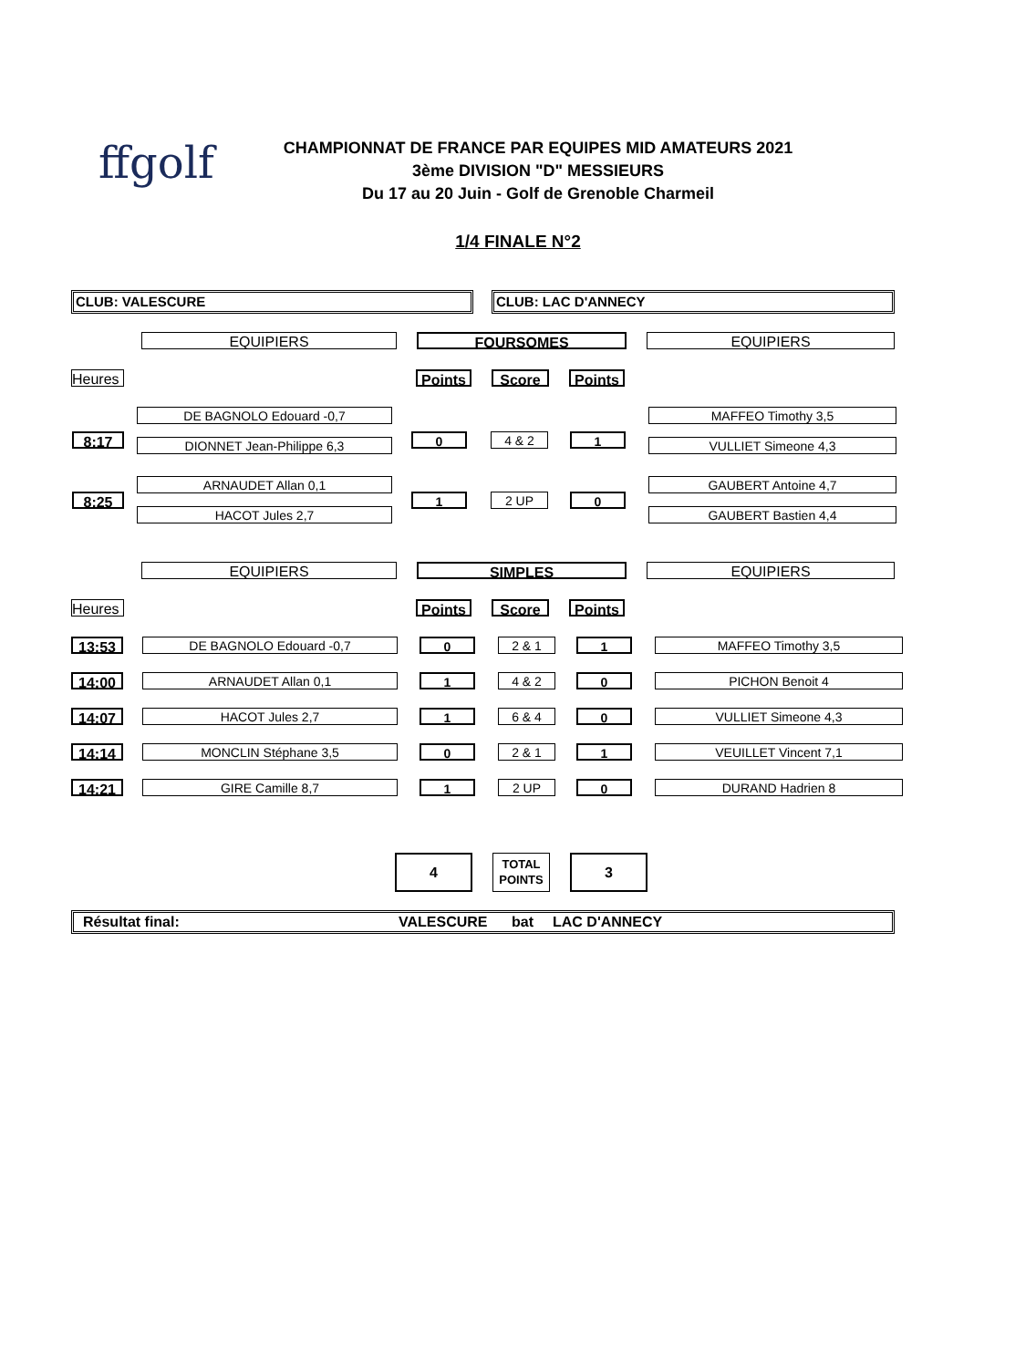ffgolf
CHAMPIONNAT DE FRANCE PAR EQUIPES MID AMATEURS 2021
3ème DIVISION "D" MESSIEURS
Du 17 au 20 Juin - Golf de Grenoble Charmeil
1/4 FINALE N°2
CLUB: VALESCURE CLUB: LAC D'ANNECY
EQUIPIERS FOURSOMES EQUIPIERS
Heures Points Score Points
| 8:17 | DE BAGNOLO Edouard -0,7 | 0 | 4 & 2 | 1 | MAFFEO Timothy 3,5 |
| | DIONNET Jean-Philippe 6,3 | | | | VULLIET Simeone 4,3 |
| 8:25 | ARNAUDET Allan 0,1 | 1 | 2 UP | 0 | GAUBERT Antoine 4,7 |
| | HACOT Jules 2,7 | | | | GAUBERT Bastien 4,4 |
EQUIPIERS SIMPLES EQUIPIERS
Heures Points Score Points
| 13:53 | DE BAGNOLO Edouard -0,7 | 0 | 2 & 1 | 1 | MAFFEO Timothy 3,5 |
| 14:00 | ARNAUDET Allan 0,1 | 1 | 4 & 2 | 0 | PICHON Benoit 4 |
| 14:07 | HACOT Jules 2,7 | 1 | 6 & 4 | 0 | VULLIET Simeone 4,3 |
| 14:14 | MONCLIN Stéphane 3,5 | 0 | 2 & 1 | 1 | VEUILLET Vincent 7,1 |
| 14:21 | GIRE Camille 8,7 | 1 | 2 UP | 0 | DURAND Hadrien 8 |
4
TOTAL POINTS
3
Résultat final: VALESCURE bat LAC D'ANNECY